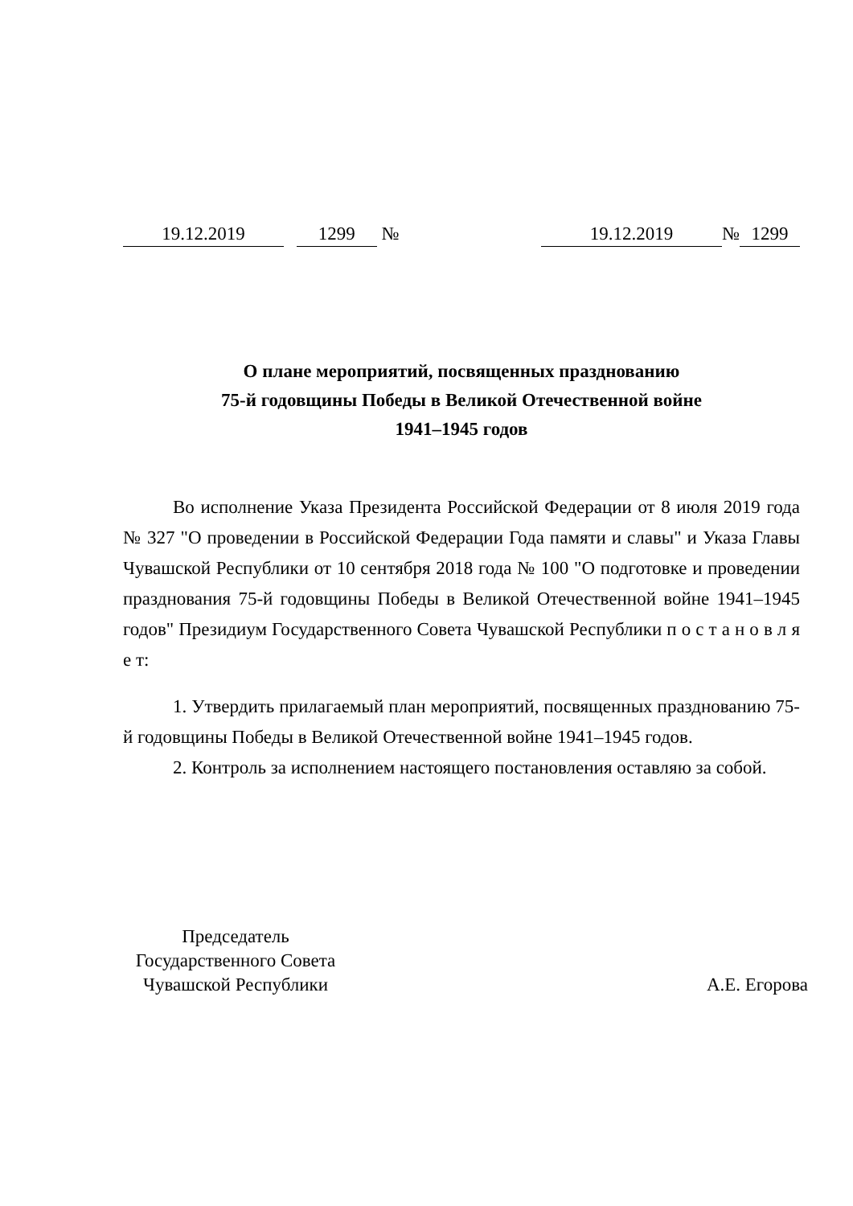19.12.2019 1299 №
19.12.2019 № 1299
О плане мероприятий, посвященных празднованию
75-й годовщины Победы в Великой Отечественной войне
1941–1945 годов
Во исполнение Указа Президента Российской Федерации от 8 июля 2019 года № 327 "О проведении в Российской Федерации Года памяти и славы" и Указа Главы Чувашской Республики от 10 сентября 2018 года № 100 "О подготовке и проведении празднования 75-й годовщины Победы в Великой Отечественной войне 1941–1945 годов" Президиум Государственного Совета Чувашской Республики п о с т а н о в л я е т:
1. Утвердить прилагаемый план мероприятий, посвященных празднованию 75-й годовщины Победы в Великой Отечественной войне 1941–1945 годов.
2. Контроль за исполнением настоящего постановления оставляю за собой.
Председатель
Государственного Совета
Чувашской Республики
А.Е. Егорова